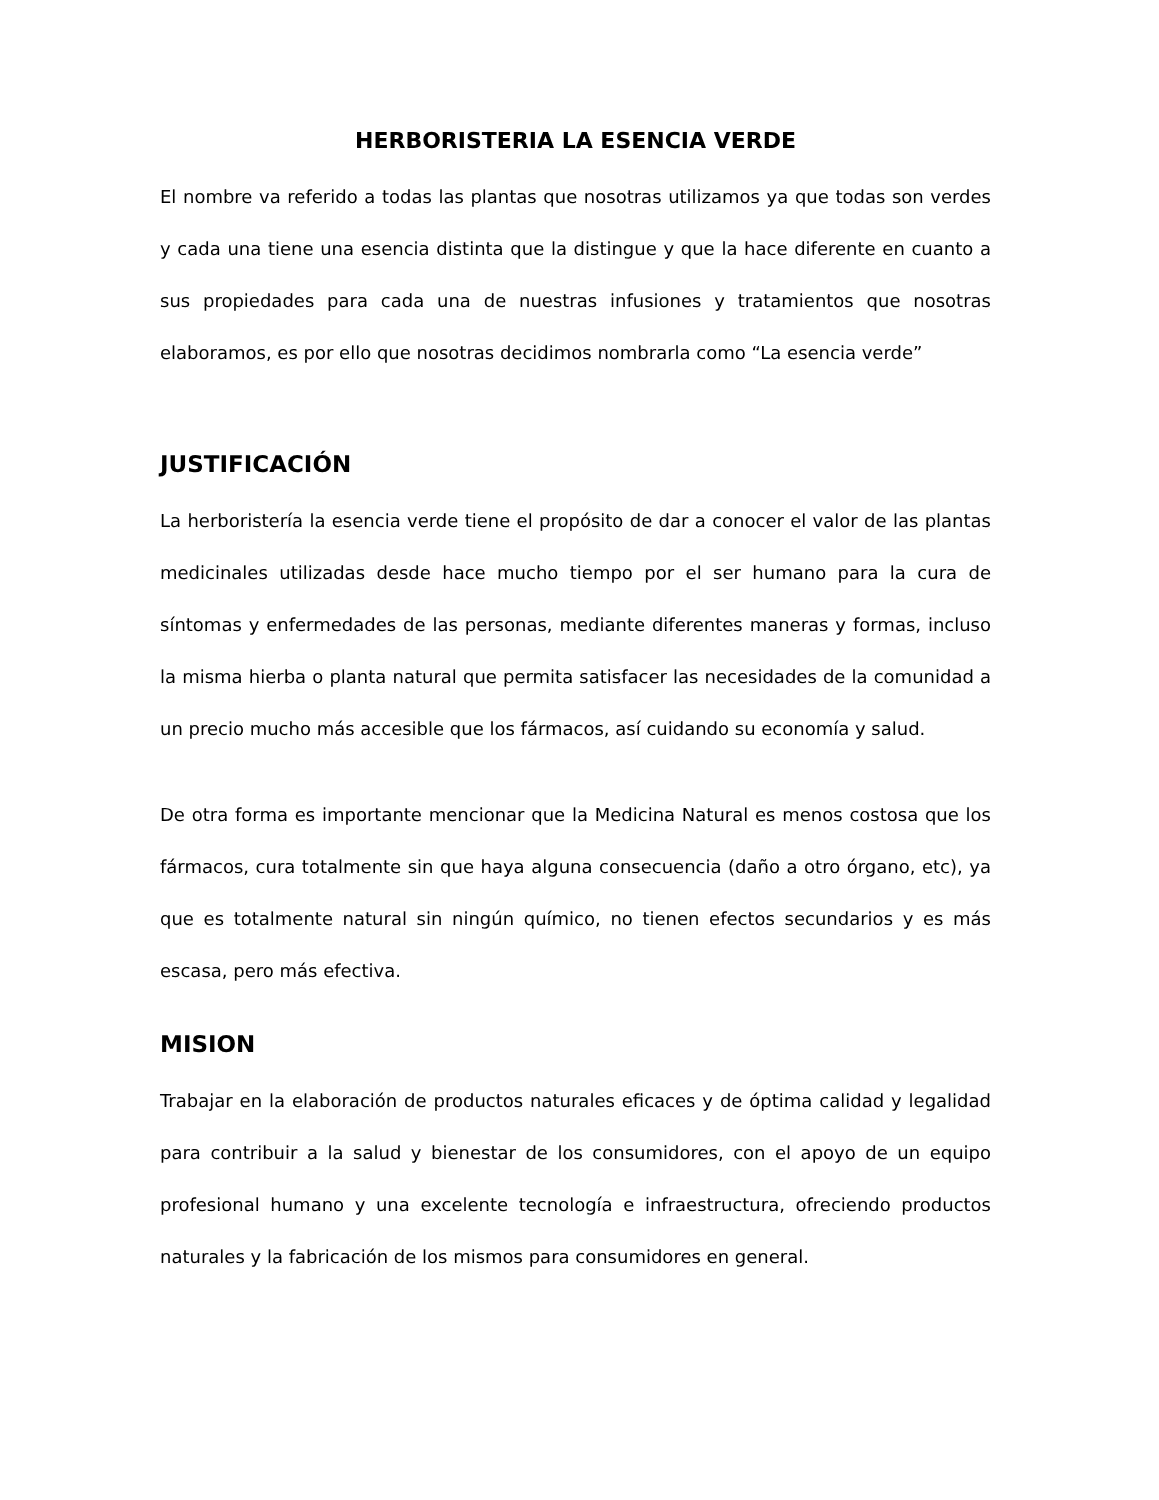HERBORISTERIA LA ESENCIA VERDE
El nombre va referido a todas las plantas que nosotras utilizamos ya que todas son verdes y cada una tiene una esencia distinta que la distingue y que la hace diferente en cuanto a sus propiedades para cada una de nuestras infusiones y tratamientos que nosotras elaboramos, es por ello que nosotras decidimos nombrarla como “La esencia verde”
JUSTIFICACIÓN
La herboristería la esencia verde tiene el propósito de dar a conocer el valor de las plantas medicinales utilizadas desde hace mucho tiempo por el ser humano para la cura de síntomas y enfermedades de las personas, mediante diferentes maneras y formas, incluso la misma hierba o planta natural que permita satisfacer las necesidades de la comunidad a un precio mucho más accesible que los fármacos, así cuidando su economía y salud.
De otra forma es importante mencionar que la Medicina Natural es menos costosa que los fármacos, cura totalmente sin que haya alguna consecuencia (daño a otro órgano, etc), ya que es totalmente natural sin ningún químico, no tienen efectos secundarios y es más escasa, pero más efectiva.
MISION
Trabajar en la elaboración de productos naturales eficaces y de óptima calidad y legalidad para contribuir a la salud y bienestar de los consumidores, con el apoyo de un equipo profesional humano y una excelente tecnología e infraestructura, ofreciendo productos naturales y la fabricación de los mismos para consumidores en general.